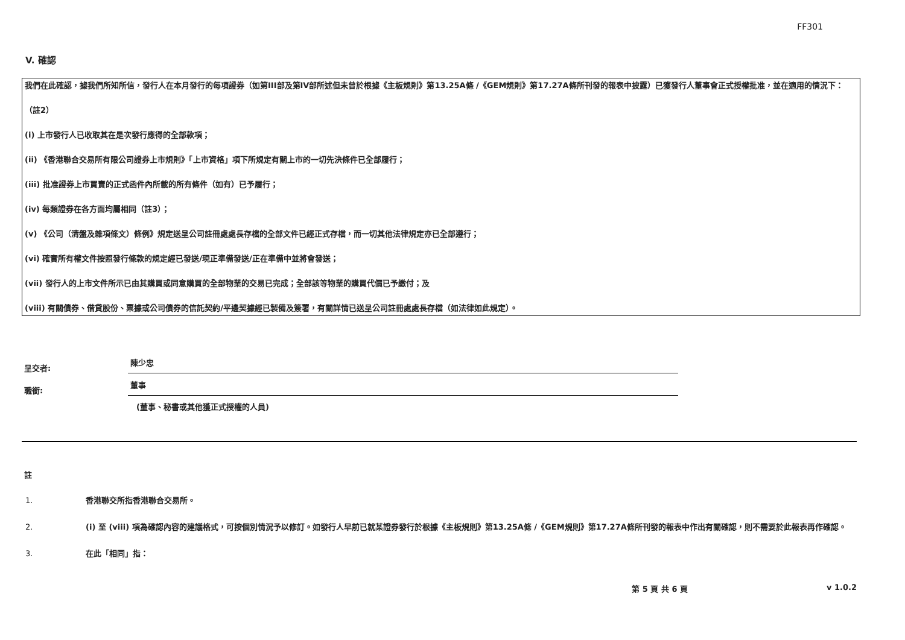FF301
V. 確認
我們在此確認，據我們所知所信，發行人在本月發行的每項證券（如第III部及第IV部所述但未曾於根據《主板規則》第13.25A條 /《GEM規則》第17.27A條所刊發的報表中披露）已獲發行人董事會正式授權批准，並在適用的情況下：
（註2）
(i) 上市發行人已收取其在是次發行應得的全部款項；
(ii) 《香港聯合交易所有限公司證券上市規則》「上市資格」項下所規定有關上市的一切先決條件已全部履行；
(iii) 批准證券上市買賣的正式函件內所載的所有條件（如有）已予履行；
(iv) 每類證券在各方面均屬相同（註3）；
(v) 《公司（清盤及雜項條文）條例》規定送呈公司註冊處處長存檔的全部文件已經正式存檔，而一切其他法律規定亦已全部遵行；
(vi) 確實所有權文件按照發行條款的規定經已發送/現正準備發送/正在準備中並將會發送；
(vii) 發行人的上市文件所示已由其購買或同意購買的全部物業的交易已完成；全部該等物業的購買代價已予繳付；及
(viii) 有關債券、借貸股份、票據或公司債券的信託契約/平邊契據經已製備及簽署，有關詳情已送呈公司註冊處處長存檔（如法律如此規定）。
呈交者:
陳少忠
職銜:
董事
(董事、秘書或其他獲正式授權的人員)
註
1. 香港聯交所指香港聯合交易所。
2. (i) 至 (viii) 項為確認內容的建議格式，可按個別情況予以修訂。如發行人早前已就某證券發行於根據《主板規則》第13.25A條 /《GEM規則》第17.27A條所刊發的報表中作出有關確認，則不需要於此報表再作確認。
3. 在此「相同」指：
第 5 頁 共 6 頁 v 1.0.2